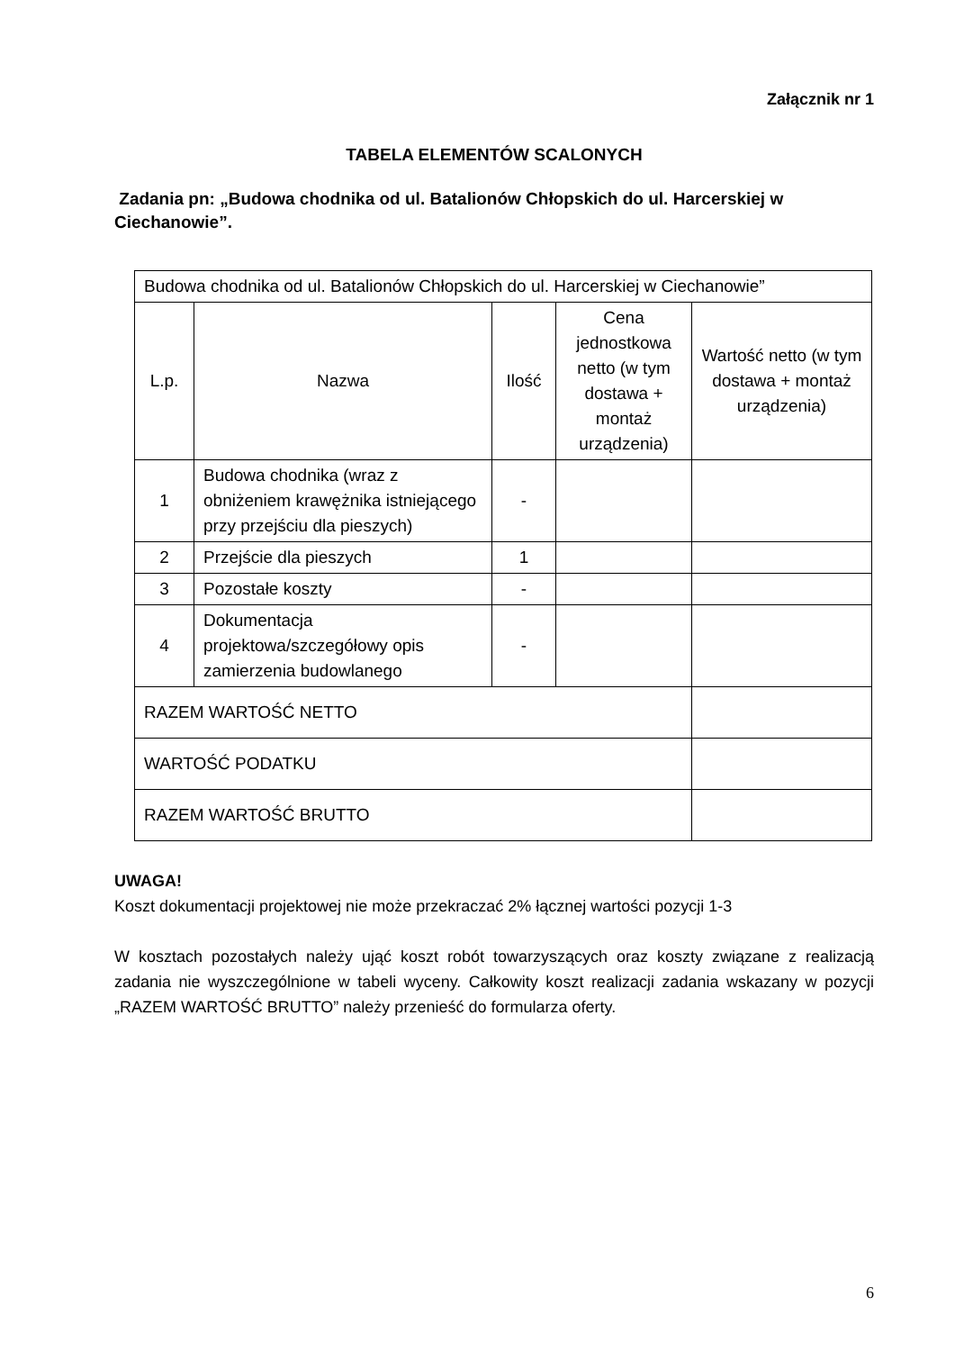Załącznik nr 1
TABELA ELEMENTÓW SCALONYCH
Zadania pn: „Budowa chodnika od ul. Batalionów Chłopskich do ul. Harcerskiej w Ciechanowie”.
| Budowa chodnika od ul. Batalionów Chłopskich do ul. Harcerskiej w Ciechanowie” | | | | |
| L.p. | Nazwa | Ilość | Cena jednostkowa netto (w tym dostawa + montaż urządzenia) | Wartość netto (w tym dostawa + montaż urządzenia) |
| 1 | Budowa chodnika (wraz z obniżeniem krawężnika istniejącego przy przejściu dla pieszych) | - | | |
| 2 | Przejście dla pieszych | 1 | | |
| 3 | Pozostałe koszty | - | | |
| 4 | Dokumentacja projektowa/szczegółowy opis zamierzenia budowlanego | - | | |
| RAZEM WARTOŚĆ NETTO | | | | |
| WARTOŚĆ PODATKU | | | | |
| RAZEM WARTOŚĆ BRUTTO | | | | |
UWAGA!
Koszt dokumentacji projektowej nie może przekraczać 2% łącznej wartości pozycji 1-3
W kosztach pozostałych należy ująć koszt robót towarzyszących oraz koszty związane z realizacją zadania nie wyszczególnione w tabeli wyceny. Całkowity koszt realizacji zadania wskazany w pozycji „RAZEM WARTOŚĆ BRUTTO” należy przenieść do formularza oferty.
6